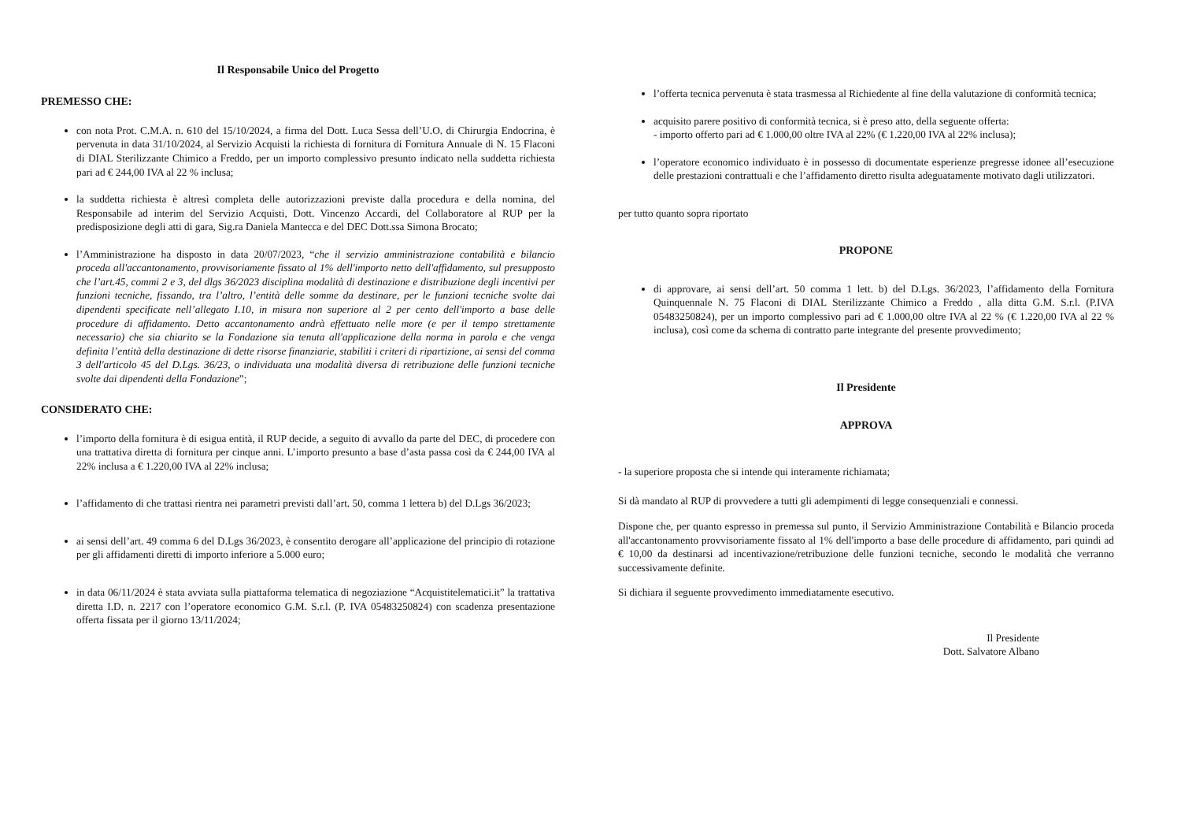Il Responsabile Unico del Progetto
PREMESSO CHE:
con nota Prot. C.M.A. n. 610 del 15/10/2024, a firma del Dott. Luca Sessa dell’U.O. di Chirurgia Endocrina, è pervenuta in data 31/10/2024, al Servizio Acquisti la richiesta di fornitura di Fornitura Annuale di N. 15 Flaconi di DIAL Sterilizzante Chimico a Freddo, per un importo complessivo presunto indicato nella suddetta richiesta pari ad € 244,00 IVA al 22 % inclusa;
la suddetta richiesta è altresì completa delle autorizzazioni previste dalla procedura e della nomina, del Responsabile ad interim del Servizio Acquisti, Dott. Vincenzo Accardi, del Collaboratore al RUP per la predisposizione degli atti di gara, Sig.ra Daniela Mantecca e del DEC Dott.ssa Simona Brocato;
l’Amministrazione ha disposto in data 20/07/2023, “che il servizio amministrazione contabilità e bilancio proceda all'accantonamento, provvisoriamente fissato al 1% dell'importo netto dell'affidamento, sul presupposto che l’art.45, commi 2 e 3, del dlgs 36/2023 disciplina modalità di destinazione e distribuzione degli incentivi per funzioni tecniche, fissando, tra l’altro, l’entità delle somme da destinare, per le funzioni tecniche svolte dai dipendenti specificate nell’allegato I.10, in misura non superiore al 2 per cento dell'importo a base delle procedure di affidamento. Detto accantonamento andrà effettuato nelle more (e per il tempo strettamente necessario) che sia chiarito se la Fondazione sia tenuta all'applicazione della norma in parola e che venga definita l’entità della destinazione di dette risorse finanziarie, stabiliti i criteri di ripartizione, ai sensi del comma 3 dell'articolo 45 del D.Lgs. 36/23, o individuata una modalità diversa di retribuzione delle funzioni tecniche svolte dai dipendenti della Fondazione”;
CONSIDERATO CHE:
l’importo della fornitura è di esigua entità, il RUP decide, a seguito di avvallo da parte del DEC, di procedere con una trattativa diretta di fornitura per cinque anni. L’importo presunto a base d’asta passa così da € 244,00 IVA al 22% inclusa a € 1.220,00 IVA al 22% inclusa;
l’affidamento di che trattasi rientra nei parametri previsti dall’art. 50, comma 1 lettera b) del D.Lgs 36/2023;
ai sensi dell’art. 49 comma 6 del D.Lgs 36/2023, è consentito derogare all’applicazione del principio di rotazione per gli affidamenti diretti di importo inferiore a 5.000 euro;
in data 06/11/2024 è stata avviata sulla piattaforma telematica di negoziazione “Acquistitelematici.it” la trattativa diretta I.D. n. 2217 con l’operatore economico G.M. S.r.l. (P. IVA 05483250824) con scadenza presentazione offerta fissata per il giorno 13/11/2024;
l’offerta tecnica pervenuta è stata trasmessa al Richiedente al fine della valutazione di conformità tecnica;
acquisito parere positivo di conformità tecnica, si è preso atto, della seguente offerta:
- importo offerto pari ad € 1.000,00 oltre IVA al 22% (€ 1.220,00 IVA al 22% inclusa);
l’operatore economico individuato è in possesso di documentate esperienze pregresse idonee all’esecuzione delle prestazioni contrattuali e che l’affidamento diretto risulta adeguatamente motivato dagli utilizzatori.
per tutto quanto sopra riportato
PROPONE
di approvare, ai sensi dell’art. 50 comma 1 lett. b) del D.Lgs. 36/2023, l’affidamento della Fornitura Quinquennale N. 75 Flaconi di DIAL Sterilizzante Chimico a Freddo , alla ditta G.M. S.r.l. (P.IVA 05483250824), per un importo complessivo pari ad € 1.000,00 oltre IVA al 22 % (€ 1.220,00 IVA al 22 % inclusa), così come da schema di contratto parte integrante del presente provvedimento;
Il Presidente
APPROVA
- la superiore proposta che si intende qui interamente richiamata;
Si dà mandato al RUP di provvedere a tutti gli adempimenti di legge consequenziali e connessi.
Dispone che, per quanto espresso in premessa sul punto, il Servizio Amministrazione Contabilità e Bilancio proceda all'accantonamento provvisoriamente fissato al 1% dell'importo a base delle procedure di affidamento, pari quindi ad € 10,00 da destinarsi ad incentivazione/retribuzione delle funzioni tecniche, secondo le modalità che verranno successivamente definite.
Si dichiara il seguente provvedimento immediatamente esecutivo.
Il Presidente
Dott. Salvatore Albano